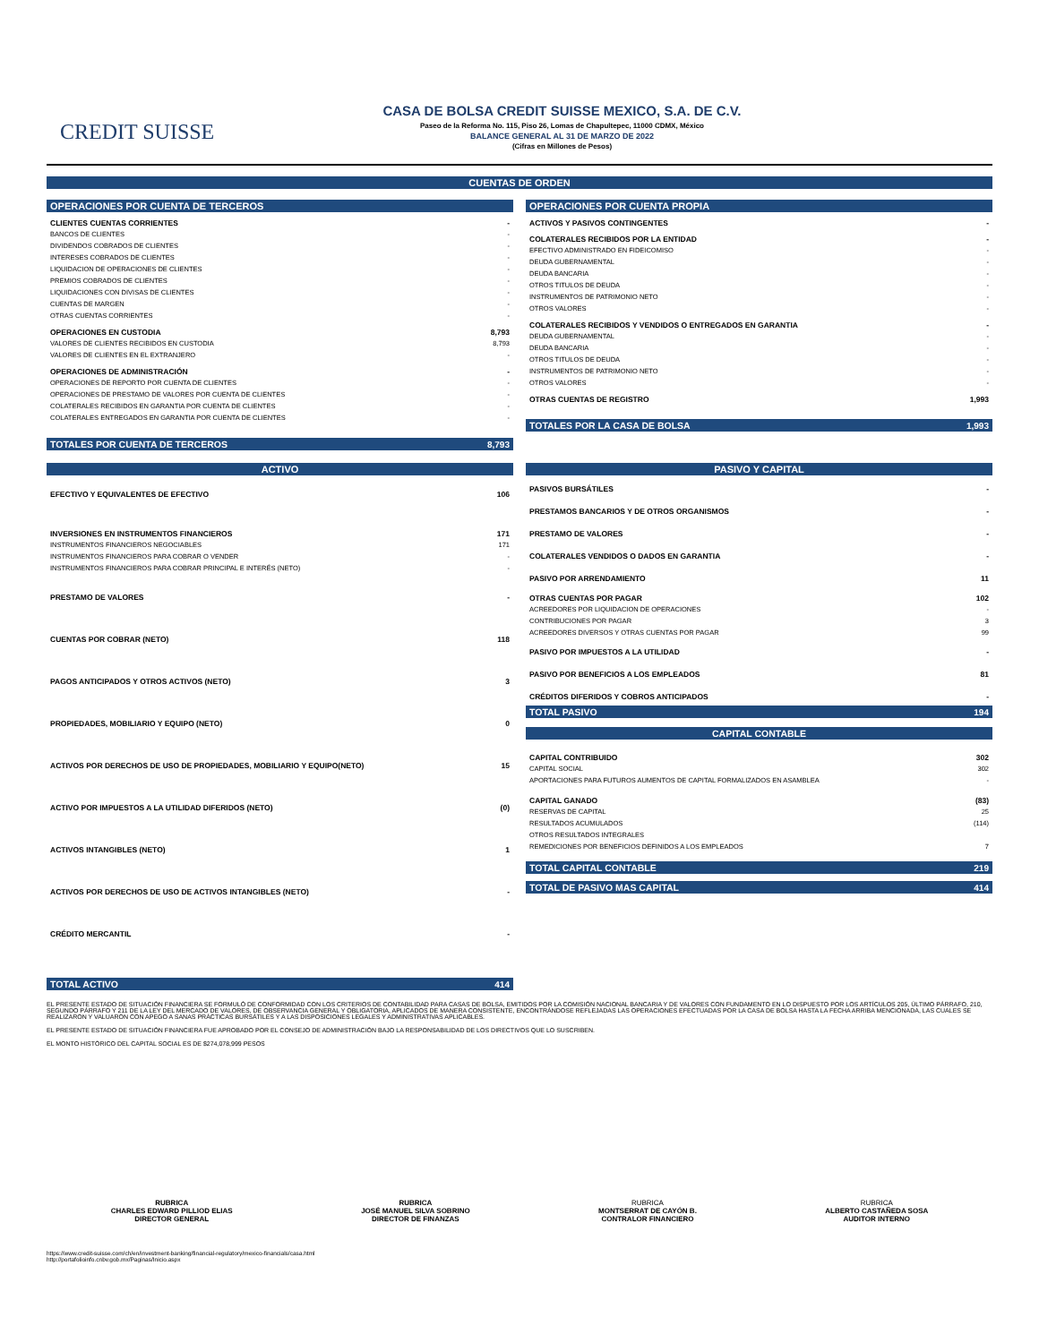CREDIT SUISSE
CASA DE BOLSA CREDIT SUISSE MEXICO, S.A. DE C.V.
Paseo de la Reforma No. 115, Piso 26, Lomas de Chapultepec, 11000 CDMX, México
BALANCE GENERAL AL 31 DE MARZO DE 2022
(Cifras en Millones de Pesos)
CUENTAS DE ORDEN
OPERACIONES POR CUENTA DE TERCEROS
| CLIENTES CUENTAS CORRIENTES | - |
| BANCOS DE CLIENTES | - |
| DIVIDENDOS COBRADOS DE CLIENTES | - |
| INTERESES COBRADOS DE CLIENTES | - |
| LIQUIDACION DE OPERACIONES DE CLIENTES | - |
| PREMIOS COBRADOS DE CLIENTES | - |
| LIQUIDACIONES CON DIVISAS DE CLIENTES | - |
| CUENTAS DE MARGEN | - |
| OTRAS CUENTAS CORRIENTES | - |
| OPERACIONES EN CUSTODIA | 8,793 |
| VALORES DE CLIENTES RECIBIDOS EN CUSTODIA | 8,793 |
| VALORES DE CLIENTES EN EL EXTRANJERO | - |
| OPERACIONES DE ADMINISTRACIÓN | - |
| OPERACIONES DE REPORTO POR CUENTA DE CLIENTES | - |
| OPERACIONES DE PRESTAMO DE VALORES POR CUENTA DE CLIENTES | - |
| COLATERALES RECIBIDOS EN GARANTIA POR CUENTA DE CLIENTES | - |
| COLATERALES ENTREGADOS EN GARANTIA POR CUENTA DE CLIENTES | - |
| TOTALES POR CUENTA DE TERCEROS | 8,793 |
OPERACIONES POR CUENTA PROPIA
| ACTIVOS Y PASIVOS CONTINGENTES | - |
| COLATERALES RECIBIDOS POR LA ENTIDAD | - |
| EFECTIVO ADMINISTRADO EN FIDEICOMISO | - |
| DEUDA GUBERNAMENTAL | - |
| DEUDA BANCARIA | - |
| OTROS TITULOS DE DEUDA | - |
| INSTRUMENTOS DE PATRIMONIO NETO | - |
| OTROS VALORES | - |
| COLATERALES RECIBIDOS Y VENDIDOS O ENTREGADOS EN GARANTIA | - |
| DEUDA GUBERNAMENTAL | - |
| DEUDA BANCARIA | - |
| OTROS TITULOS DE DEUDA | - |
| INSTRUMENTOS DE PATRIMONIO NETO | - |
| OTROS VALORES | - |
| OTRAS CUENTAS DE REGISTRO | 1,993 |
| TOTALES POR LA CASA DE BOLSA | 1,993 |
ACTIVO
| EFECTIVO Y EQUIVALENTES DE EFECTIVO | 106 |
| INVERSIONES EN INSTRUMENTOS FINANCIEROS | 171 |
| INSTRUMENTOS FINANCIEROS NEGOCIABLES | 171 |
| INSTRUMENTOS FINANCIEROS PARA COBRAR O VENDER | - |
| INSTRUMENTOS FINANCIEROS PARA COBRAR PRINCIPAL E INTERÉS (NETO) | - |
| PRESTAMO DE VALORES | - |
| CUENTAS POR COBRAR (NETO) | 118 |
| PAGOS ANTICIPADOS Y OTROS ACTIVOS (NETO) | 3 |
| PROPIEDADES, MOBILIARIO Y EQUIPO (NETO) | 0 |
| ACTIVOS POR DERECHOS DE USO DE PROPIEDADES, MOBILIARIO Y EQUIPO(NETO) | 15 |
| ACTIVO POR IMPUESTOS A LA UTILIDAD DIFERIDOS (NETO) | (0) |
| ACTIVOS INTANGIBLES (NETO) | 1 |
| ACTIVOS POR DERECHOS DE USO DE ACTIVOS INTANGIBLES (NETO) | - |
| CRÉDITO MERCANTIL | - |
| TOTAL ACTIVO | 414 |
PASIVO Y CAPITAL
| PASIVOS BURSÁTILES | - |
| PRESTAMOS BANCARIOS Y DE OTROS ORGANISMOS | - |
| PRESTAMO DE VALORES | - |
| COLATERALES VENDIDOS O DADOS EN GARANTIA | - |
| PASIVO POR ARRENDAMIENTO | 11 |
| OTRAS CUENTAS POR PAGAR | 102 |
| ACREEDORES POR LIQUIDACION DE OPERACIONES | - |
| CONTRIBUCIONES POR PAGAR | 3 |
| ACREEDORES DIVERSOS Y OTRAS CUENTAS POR PAGAR | 99 |
| PASIVO POR IMPUESTOS A LA UTILIDAD | - |
| PASIVO POR BENEFICIOS A LOS EMPLEADOS | 81 |
| CRÉDITOS DIFERIDOS Y COBROS ANTICIPADOS | - |
| TOTAL PASIVO | 194 |
| CAPITAL CONTABLE | |
| CAPITAL CONTRIBUIDO | 302 |
| CAPITAL SOCIAL | 302 |
| APORTACIONES PARA FUTUROS AUMENTOS DE CAPITAL FORMALIZADOS EN ASAMBLEA | - |
| CAPITAL GANADO | (83) |
| RESERVAS DE CAPITAL | 25 |
| RESULTADOS ACUMULADOS | (114) |
| OTROS RESULTADOS INTEGRALES | |
| REMEDICIONES POR BENEFICIOS DEFINIDOS A LOS EMPLEADOS | 7 |
| TOTAL CAPITAL CONTABLE | 219 |
| TOTAL DE PASIVO MAS CAPITAL | 414 |
EL PRESENTE ESTADO DE SITUACIÓN FINANCIERA SE FORMULÓ DE CONFORMIDAD CON LOS CRITERIOS DE CONTABILIDAD PARA CASAS DE BOLSA, EMITIDOS POR LA COMISIÓN NACIONAL BANCARIA Y DE VALORES CON FUNDAMENTO EN LO DISPUESTO POR LOS ARTÍCULOS 205, ÚLTIMO PÁRRAFO, 210, SEGUNDO PÁRRAFO Y 211 DE LA LEY DEL MERCADO DE VALORES, DE OBSERVANCIA GENERAL Y OBLIGATORIA, APLICADOS DE MANERA CONSISTENTE, ENCONTRÁNDOSE REFLEJADAS LAS OPERACIONES EFECTUADAS POR LA CASA DE BOLSA HASTA LA FECHA ARRIBA MENCIONADA, LAS CUALES SE REALIZARON Y VALUARON CON APEGO A SANAS PRÁCTICAS BURSÁTILES Y A LAS DISPOSICIONES LEGALES Y ADMINISTRATIVAS APLICABLES.
EL PRESENTE ESTADO DE SITUACIÓN FINANCIERA FUE APROBADO POR EL CONSEJO DE ADMINISTRACIÓN BAJO LA RESPONSABILIDAD DE LOS DIRECTIVOS QUE LO SUSCRIBEN.
EL MONTO HISTÓRICO DEL CAPITAL SOCIAL ES DE $274,078,999 PESOS
RUBRICA
CHARLES EDWARD PILLIOD ELIAS
DIRECTOR GENERAL
RUBRICA
JOSÉ MANUEL SILVA SOBRINO
DIRECTOR DE FINANZAS
RUBRICA
MONTSERRAT DE CAYÓN B.
CONTRALOR FINANCIERO
RUBRICA
ALBERTO CASTAÑEDA SOSA
AUDITOR INTERNO
https://www.credit-suisse.com/ch/en/investment-banking/financial-regulatory/mexico-financials/casa.html
http://portafolioinfo.cnbv.gob.mx/Paginas/Inicio.aspx